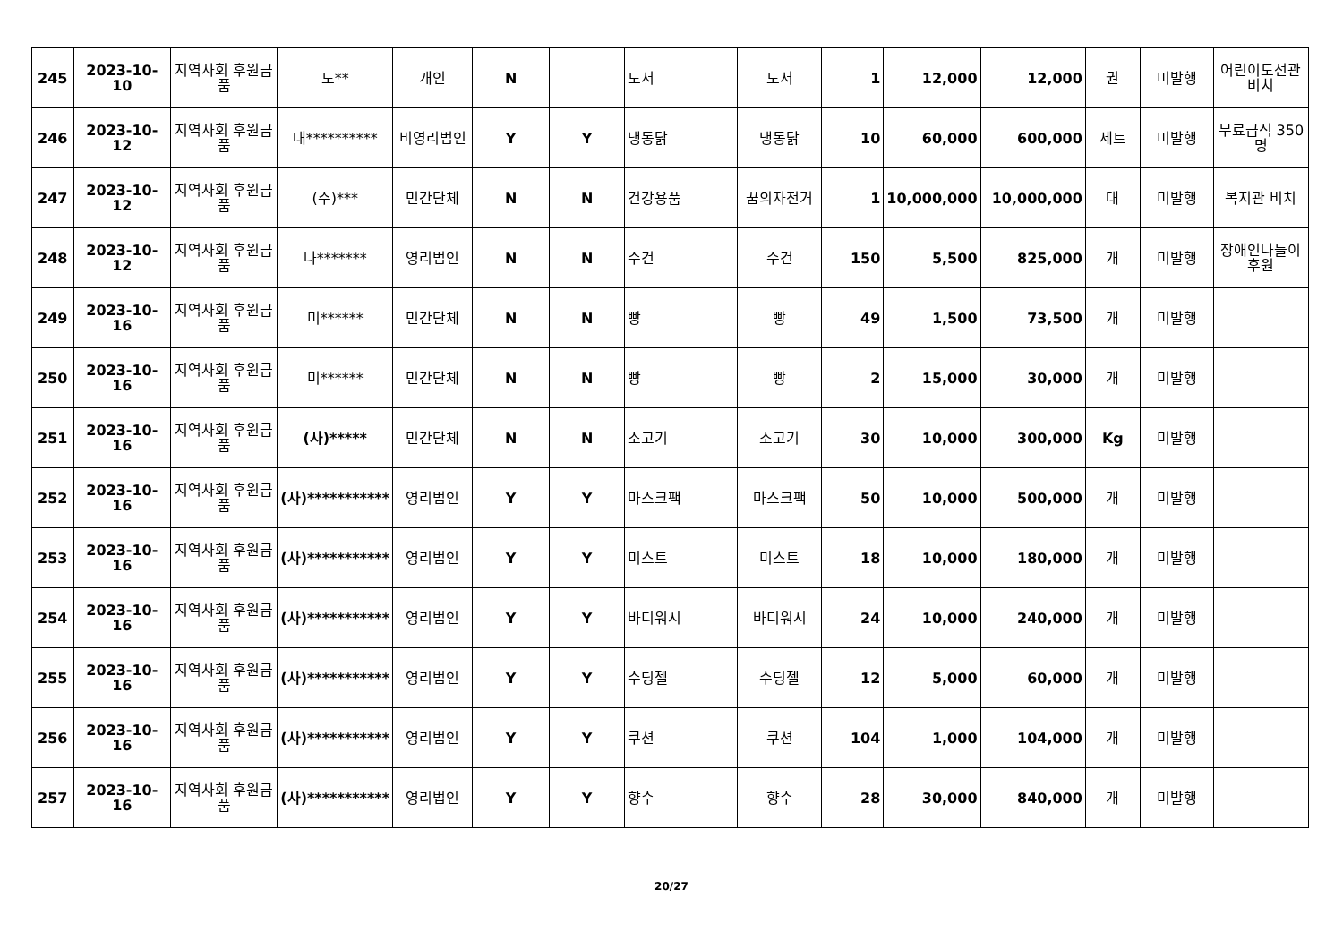| 245 | 2023-10-10 | 지역사회 후원금품 | 도** | 개인 | N | | 도서 | 도서 | 1 | 12,000 | 12,000 | 권 | 미발행 | 어린이도선관 비치 |
| 246 | 2023-10-12 | 지역사회 후원금품 | 대********** | 비영리법인 | Y | Y | 냉동닭 | 냉동닭 | 10 | 60,000 | 600,000 | 세트 | 미발행 | 무료급식 350명 |
| 247 | 2023-10-12 | 지역사회 후원금품 | (주)*** | 민간단체 | N | N | 건강용품 | 꿈의자전거 | 1 | 10,000,000 | 10,000,000 | 대 | 미발행 | 복지관 비치 |
| 248 | 2023-10-12 | 지역사회 후원금품 | 나******* | 영리법인 | N | N | 수건 | 수건 | 150 | 5,500 | 825,000 | 개 | 미발행 | 장애인나들이 후원 |
| 249 | 2023-10-16 | 지역사회 후원금품 | 미****** | 민간단체 | N | N | 빵 | 빵 | 49 | 1,500 | 73,500 | 개 | 미발행 | |
| 250 | 2023-10-16 | 지역사회 후원금품 | 미****** | 민간단체 | N | N | 빵 | 빵 | 2 | 15,000 | 30,000 | 개 | 미발행 | |
| 251 | 2023-10-16 | 지역사회 후원금품 | (사)***** | 민간단체 | N | N | 소고기 | 소고기 | 30 | 10,000 | 300,000 | Kg | 미발행 | |
| 252 | 2023-10-16 | 지역사회 후원금품 | (사)*********** | 영리법인 | Y | Y | 마스크팩 | 마스크팩 | 50 | 10,000 | 500,000 | 개 | 미발행 | |
| 253 | 2023-10-16 | 지역사회 후원금품 | (사)*********** | 영리법인 | Y | Y | 미스트 | 미스트 | 18 | 10,000 | 180,000 | 개 | 미발행 | |
| 254 | 2023-10-16 | 지역사회 후원금품 | (사)*********** | 영리법인 | Y | Y | 바디워시 | 바디워시 | 24 | 10,000 | 240,000 | 개 | 미발행 | |
| 255 | 2023-10-16 | 지역사회 후원금품 | (사)*********** | 영리법인 | Y | Y | 수딩젤 | 수딩젤 | 12 | 5,000 | 60,000 | 개 | 미발행 | |
| 256 | 2023-10-16 | 지역사회 후원금품 | (사)*********** | 영리법인 | Y | Y | 쿠션 | 쿠션 | 104 | 1,000 | 104,000 | 개 | 미발행 | |
| 257 | 2023-10-16 | 지역사회 후원금품 | (사)*********** | 영리법인 | Y | Y | 향수 | 향수 | 28 | 30,000 | 840,000 | 개 | 미발행 | |
20/27